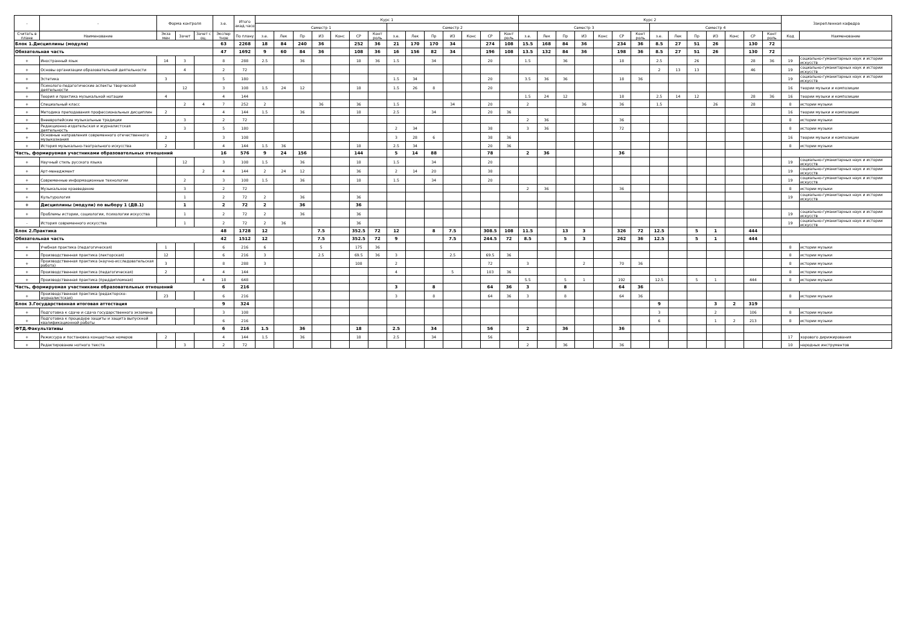| - | - | Форма контроля | | | з.е. | Итого акад.часов | Курс 1 | | | | | | | | | | | | | | Курс 2 | | | | | | | | | | | | | | Закрепленная кафедра | |
| --- | --- | --- | --- | --- | --- | --- | --- | --- | --- | --- | --- | --- | --- | --- | --- | --- | --- | --- | --- | --- | --- | --- | --- | --- | --- | --- | --- | --- | --- | --- | --- | --- | --- | --- | --- | --- |
| | | | | | | | Семестр 1 | | | | | | | Семестр 2 | | | | | | | Семестр 3 | | | | | | | Семестр 4 | | | | | | | | |
| Считать в плане | Наименование | Экза мен | Зачет | Зачет с оц. | Экспер тное | По плану | з.е. | Лек | Пр | ИЗ | Конс | СР | Конт роль | з.е. | Лек | Пр | ИЗ | Конс | СР | Конт роль | з.е. | Лек | Пр | ИЗ | Конс | СР | Конт роль | з.е. | Лек | Пр | ИЗ | Конс | СР | Конт роль | Код | Наименование |
| Блок 1.Дисциплины (модули) | | | | | 63 | 2268 | 18 | 84 | 240 | 36 | | 252 | 36 | 21 | 170 | 170 | 34 | | 274 | 108 | 15.5 | 168 | 84 | 36 | | 234 | 36 | 8.5 | 27 | 51 | 26 | | 130 | 72 | | |
| Обязательная часть | | | | | 47 | 1692 | 9 | 60 | 84 | 36 | | 108 | 36 | 16 | 156 | 82 | 34 | | 196 | 108 | 13.5 | 132 | 84 | 36 | | 198 | 36 | 8.5 | 27 | 51 | 26 | | 130 | 72 | | |
| + | Иностранный язык | 14 | 3 | | 8 | 288 | 2.5 | | 36 | | | 18 | 36 | 1.5 | | 34 | | | 20 | | 1.5 | | 36 | | | 18 | | 2.5 | | 26 | | | 28 | 36 | 19 | социально-гуманитарных наук и истории искусств |
| + | Основы организации образовательной деятельности | | 4 | | 2 | 72 | | | | | | | | | | | | | | | | | | | | | | 2 | 13 | 13 | | | 46 | | 19 | социально-гуманитарных наук и истории искусств |
| + | Эстетика | 3 | | | 5 | 180 | | | | | | | | 1.5 | 34 | | | | 20 | | 3.5 | 36 | 36 | | | 18 | 36 | | | | | | | | 19 | социально-гуманитарных наук и истории искусств |
| + | Психолого-педагогические аспекты творческой деятельности | | 12 | | 3 | 108 | 1.5 | 24 | 12 | | | 18 | | 1.5 | 26 | 8 | | | 20 | | | | | | | | | | | | | | | | 16 | теории музыки и композиции |
| + | Теория и практика музыкальной нотации | 4 | | | 4 | 144 | | | | | | | | | | | | | | | 1.5 | 24 | 12 | | | 18 | | 2.5 | 14 | 12 | | | 28 | 36 | 16 | теории музыки и композиции |
| + | Специальный класс | | 2 | 4 | 7 | 252 | 2 | | | 36 | | 36 | | 1.5 | | | 34 | | 20 | | 2 | | | 36 | | 36 | | 1.5 | | | 26 | | 28 | | 8 | истории музыки |
| + | Методика преподавания профессиональных дисциплин | 2 | | | 4 | 144 | 1.5 | | 36 | | | 18 | | 2.5 | | 34 | | | 20 | 36 | | | | | | | | | | | | | | | 16 | теории музыки и композиции |
| + | Внеевропейские музыкальные традиции | | 3 | | 2 | 72 | | | | | | | | | | | | | | | 2 | 36 | | | | 36 | | | | | | | | | 8 | истории музыки |
| + | Редакционно-издательская и журналистская деятельность | | 3 | | 5 | 180 | | | | | | | | 2 | 34 | | | | 38 | | 3 | 36 | | | | 72 | | | | | | | | | 8 | истории музыки |
| + | Основные направления современного отечественного музыкознания | 2 | | | 3 | 108 | | | | | | | | 3 | 28 | 6 | | | 38 | 36 | | | | | | | | | | | | | | | 16 | теории музыки и композиции |
| + | История музыкально-театрального искусства | 2 | | | 4 | 144 | 1.5 | 36 | | | | 18 | | 2.5 | 34 | | | | 20 | 36 | | | | | | | | | | | | | | | 8 | истории музыки |
| Часть, формируемая участниками образовательных отношений | | | | | 16 | 576 | 9 | 24 | 156 | | | 144 | | 5 | 14 | 88 | | | 78 | | 2 | 36 | | | | 36 | | | | | | | | | | |
| + | Научный стиль русского языка | | 12 | | 3 | 108 | 1.5 | | 36 | | | 18 | | 1.5 | | 34 | | | 20 | | | | | | | | | | | | | | | | 19 | социально-гуманитарных наук и истории искусств |
| + | Арт-менеджмент | | | 2 | 4 | 144 | 2 | 24 | 12 | | | 36 | | 2 | 14 | 20 | | | 38 | | | | | | | | | | | | | | | | 19 | социально-гуманитарных наук и истории искусств |
| + | Современные информационные технологии | | 2 | | 3 | 108 | 1.5 | | 36 | | | 18 | | 1.5 | | 34 | | | 20 | | | | | | | | | | | | | | | | 19 | социально-гуманитарных наук и истории искусств |
| + | Музыкальное краеведение | | 3 | | 2 | 72 | | | | | | | | | | | | | | | 2 | 36 | | | | 36 | | | | | | | | | 8 | истории музыки |
| + | Культурология | | 1 | | 2 | 72 | 2 | | 36 | | | 36 | | | | | | | | | | | | | | | | | | | | | | | 19 | социально-гуманитарных наук и истории искусств |
| + | Дисциплины (модули) по выбору 1 (ДВ.1) | | 1 | | 2 | 72 | 2 | | 36 | | | 36 | | | | | | | | | | | | | | | | | | | | | | | | |
| + | Проблемы истории, социологии, психологии искусства | | 1 | | 2 | 72 | 2 | | 36 | | | 36 | | | | | | | | | | | | | | | | | | | | | | | 19 | социально-гуманитарных наук и истории искусств |
| - | История современного искусства | | 1 | | 2 | 72 | 2 | 36 | | | | 36 | | | | | | | | | | | | | | | | | | | | | | | 19 | социально-гуманитарных наук и истории искусств |
| Блок 2.Практика | | | | | 48 | 1728 | 12 | | | 7.5 | | 352.5 | 72 | 12 | | 8 | 7.5 | | 308.5 | 108 | 11.5 | | 13 | 3 | | 326 | 72 | 12.5 | | 5 | 1 | | 444 | | | |
| Обязательная часть | | | | | 42 | 1512 | 12 | | | 7.5 | | 352.5 | 72 | 9 | | | 7.5 | | 244.5 | 72 | 8.5 | | 5 | 3 | | 262 | 36 | 12.5 | | 5 | 1 | | 444 | | | |
| + | Учебная практика (педагогическая) | 1 | | | 6 | 216 | 6 | | | 5 | | 175 | 36 | | | | | | | | | | | | | | | | | | | | | | 8 | истории музыки |
| + | Производственная практика (лекторская) | 12 | | | 6 | 216 | 3 | | | 2.5 | | 69.5 | 36 | 3 | | | 2.5 | | 69.5 | 36 | | | | | | | | | | | | | | | 8 | истории музыки |
| + | Производственная практика (научно-исследовательская работа) | 3 | | | 8 | 288 | 3 | | | | | 108 | | 2 | | | | | 72 | | 3 | | | 2 | | 70 | 36 | | | | | | | | 8 | истории музыки |
| + | Производственная практика (педагогическая) | 2 | | | 4 | 144 | | | | | | | | 4 | | | 5 | | 103 | 36 | | | | | | | | | | | | | | | 8 | истории музыки |
| + | Производственная практика (преддипломная) | | | 4 | 18 | 648 | | | | | | | | | | | | | | | 5.5 | | 5 | 1 | | 192 | | 12.5 | | 5 | 1 | | 444 | | 8 | истории музыки |
| Часть, формируемая участниками образовательных отношений | | | | | 6 | 216 | | | | | | | | 3 | | 8 | | | 64 | 36 | 3 | | 8 | | | 64 | 36 | | | | | | | | | |
| + | Производственная практика (редакторско-журналистская) | 23 | | | 6 | 216 | | | | | | | | 3 | | 8 | | | 64 | 36 | 3 | | 8 | | | 64 | 36 | | | | | | | | 8 | истории музыки |
| Блок 3.Государственная итоговая аттестация | | | | | 9 | 324 | | | | | | | | | | | | | | | | | | | | | | 9 | | | 3 | 2 | 319 | | | |
| + | Подготовка к сдаче и сдача государственного экзамена | | | | 3 | 108 | | | | | | | | | | | | | | | | | | | | | | 3 | | | 2 | | 106 | | 8 | истории музыки |
| + | Подготовка к процедуре защиты и защита выпускной квалификационной работы | | | | 6 | 216 | | | | | | | | | | | | | | | | | | | | | | 6 | | | 1 | 2 | 213 | | 8 | истории музыки |
| ФТД.Факультативы | | | | | 6 | 216 | 1.5 | | 36 | | | 18 | | 2.5 | | 34 | | | 56 | | 2 | | 36 | | | 36 | | | | | | | | | | |
| + | Режиссура и постановка концертных номеров | 2 | | | 4 | 144 | 1.5 | | 36 | | | 18 | | 2.5 | | 34 | | | 56 | | | | | | | | | | | | | | | | 17 | хорового дирижирования |
| + | Редактирование нотного текста | | 3 | | 2 | 72 | | | | | | | | | | | | | | | 2 | | 36 | | | 36 | | | | | | | | | 10 | народных инструментов |